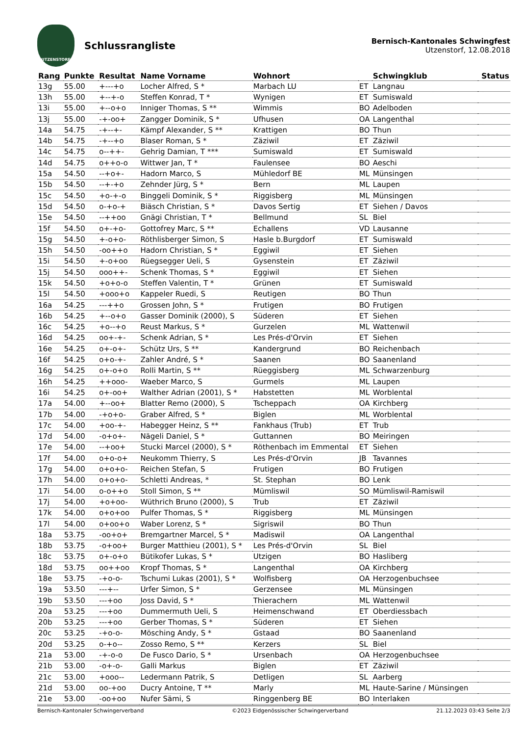UTZENSTORF
Schlussrangliste
Bernisch-Kantonales Schwingfest
Utzenstorf, 12.08.2018
| Rang | Punkte | Resultat | Name Vorname | Wohnort | | Schwingklub | Status |
| --- | --- | --- | --- | --- | --- | --- | --- |
| 13g | 55.00 | +---+o | Locher Alfred, S * | Marbach LU | ET | Langnau | |
| 13h | 55.00 | +--+-o | Steffen Konrad, T * | Wynigen | ET | Sumiswald | |
| 13i | 55.00 | +--o+o | Inniger Thomas, S ** | Wimmis | BO | Adelboden | |
| 13j | 55.00 | -+-oo+ | Zangger Dominik, S * | Ufhusen | OA | Langenthal | |
| 14a | 54.75 | -+--+- | Kämpf Alexander, S ** | Krattigen | BO | Thun | |
| 14b | 54.75 | -+--+o | Blaser Roman, S * | Zäziwil | ET | Zäziwil | |
| 14c | 54.75 | o--++- | Gehrig Damian, T *** | Sumiswald | ET | Sumiswald | |
| 14d | 54.75 | o++o-o | Wittwer Jan, T * | Faulensee | BO | Aeschi | |
| 15a | 54.50 | --+o+- | Hadorn Marco, S | Mühledorf BE | ML | Münsingen | |
| 15b | 54.50 | --+-+o | Zehnder Jürg, S * | Bern | ML | Laupen | |
| 15c | 54.50 | +o-+-o | Binggeli Dominik, S * | Riggisberg | ML | Münsingen | |
| 15d | 54.50 | o-+o-+ | Biäsch Christian, S * | Davos Sertig | ET | Siehen / Davos | |
| 15e | 54.50 | --++oo | Gnägi Christian, T * | Bellmund | SL | Biel | |
| 15f | 54.50 | o+-+o- | Gottofrey Marc, S ** | Echallens | VD | Lausanne | |
| 15g | 54.50 | +-o+o- | Röthlisberger Simon, S | Hasle b.Burgdorf | ET | Sumiswald | |
| 15h | 54.50 | -oo++o | Hadorn Christian, S * | Eggiwil | ET | Siehen | |
| 15i | 54.50 | +-o+oo | Rüegsegger Ueli, S | Gysenstein | ET | Zäziwil | |
| 15j | 54.50 | ooo++- | Schenk Thomas, S * | Eggiwil | ET | Siehen | |
| 15k | 54.50 | +o+o-o | Steffen Valentin, T * | Grünen | ET | Sumiswald | |
| 15l | 54.50 | +ooo+o | Kappeler Ruedi, S | Reutigen | BO | Thun | |
| 16a | 54.25 | ---++o | Grossen John, S * | Frutigen | BO | Frutigen | |
| 16b | 54.25 | +--o+o | Gasser Dominik (2000), S | Süderen | ET | Siehen | |
| 16c | 54.25 | +o--+o | Reust Markus, S * | Gurzelen | ML | Wattenwil | |
| 16d | 54.25 | oo+-+- | Schenk Adrian, S * | Les Prés-d'Orvin | ET | Siehen | |
| 16e | 54.25 | o+-o+- | Schütz Urs, S ** | Kandergrund | BO | Reichenbach | |
| 16f | 54.25 | o+o-+- | Zahler André, S * | Saanen | BO | Saanenland | |
| 16g | 54.25 | o+-o+o | Rolli Martin, S ** | Rüeggisberg | ML | Schwarzenburg | |
| 16h | 54.25 | ++ooo- | Waeber Marco, S | Gurmels | ML | Laupen | |
| 16i | 54.25 | o+-oo+ | Walther Adrian (2001), S * | Habstetten | ML | Worblental | |
| 17a | 54.00 | +--oo+ | Blatter Remo (2000), S | Tscheppach | OA | Kirchberg | |
| 17b | 54.00 | -+o+o- | Graber Alfred, S * | Biglen | ML | Worblental | |
| 17c | 54.00 | +oo-+- | Habegger Heinz, S ** | Fankhaus (Trub) | ET | Trub | |
| 17d | 54.00 | -o+o+- | Nägeli Daniel, S * | Guttannen | BO | Meiringen | |
| 17e | 54.00 | --+oo+ | Stucki Marcel (2000), S * | Röthenbach im Emmental | ET | Siehen | |
| 17f | 54.00 | o+o-o+ | Neukomm Thierry, S | Les Prés-d'Orvin | JB | Tavannes | |
| 17g | 54.00 | o+o+o- | Reichen Stefan, S | Frutigen | BO | Frutigen | |
| 17h | 54.00 | o+o+o- | Schletti Andreas, * | St. Stephan | BO | Lenk | |
| 17i | 54.00 | o-o++o | Stoll Simon, S ** | Mümliswil | SO | Mümliswil-Ramiswil | |
| 17j | 54.00 | +o+oo- | Wüthrich Bruno (2000), S | Trub | ET | Zäziwil | |
| 17k | 54.00 | o+o+oo | Pulfer Thomas, S * | Riggisberg | ML | Münsingen | |
| 17l | 54.00 | o+oo+o | Waber Lorenz, S * | Sigriswil | BO | Thun | |
| 18a | 53.75 | -oo+o+ | Bremgartner Marcel, S * | Madiswil | OA | Langenthal | |
| 18b | 53.75 | -o+oo+ | Burger Matthieu (2001), S * | Les Prés-d'Orvin | SL | Biel | |
| 18c | 53.75 | o+-o+o | Bütikofer Lukas, S * | Utzigen | BO | Hasliberg | |
| 18d | 53.75 | oo++oo | Kropf Thomas, S * | Langenthal | OA | Kirchberg | |
| 18e | 53.75 | -+o-o- | Tschumi Lukas (2001), S * | Wolfisberg | OA | Herzogenbuchsee | |
| 19a | 53.50 | ---+-- | Urfer Simon, S * | Gerzensee | ML | Münsingen | |
| 19b | 53.50 | ---+oo | Joss David, S * | Thierachern | ML | Wattenwil | |
| 20a | 53.25 | ---+oo | Dummermuth Ueli, S | Heimenschwand | ET | Oberdiessbach | |
| 20b | 53.25 | ---+oo | Gerber Thomas, S * | Süderen | ET | Siehen | |
| 20c | 53.25 | -+o-o- | Mösching Andy, S * | Gstaad | BO | Saanenland | |
| 20d | 53.25 | o-+o-- | Zosso Remo, S ** | Kerzers | SL | Biel | |
| 21a | 53.00 | -+-o-o | De Fusco Dario, S * | Ursenbach | OA | Herzogenbuchsee | |
| 21b | 53.00 | -o+-o- | Galli Markus | Biglen | ET | Zäziwil | |
| 21c | 53.00 | +ooo-- | Ledermann Patrik, S | Detligen | SL | Aarberg | |
| 21d | 53.00 | oo-+oo | Ducry Antoine, T ** | Marly | ML | Haute-Sarine / Münsingen | |
| 21e | 53.00 | -oo+oo | Nufer Sämi, S | Ringgenberg BE | BO | Interlaken | |
Bernisch-Kantonaler Schwingerverband ©2023 Eidgenössischer Schwingerverband 21.12.2023 03:43 Seite 2/3